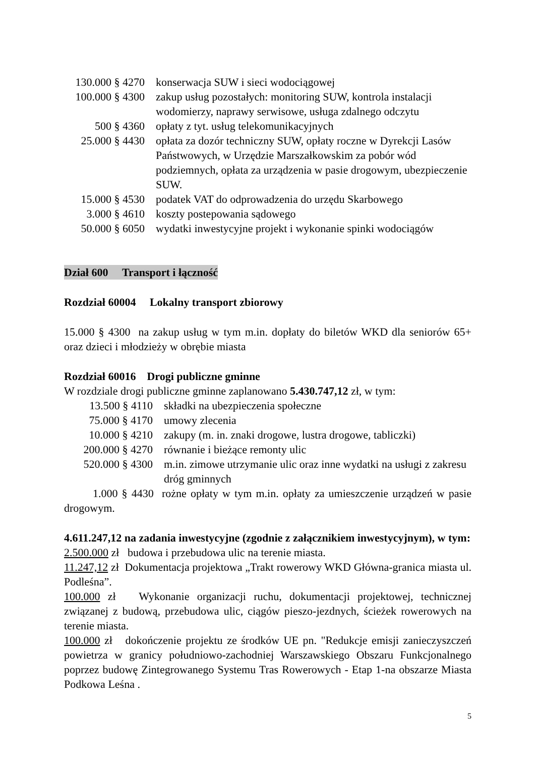130.000 § 4270
konserwacja SUW i sieci wodociągowej
100.000 § 4300
zakup usług pozostałych: monitoring SUW, kontrola instalacji wodomierzy, naprawy serwisowe, usługa zdalnego odczytu
500 § 4360 opłaty z tyt. usług telekomunikacyjnych
25.000 § 4430
opłata za dozór techniczny SUW, opłaty roczne w Dyrekcji Lasów Państwowych, w Urzędzie Marszałkowskim za pobór wód podziemnych, opłata za urządzenia w pasie drogowym, ubezpieczenie SUW.
15.000 § 4530
podatek VAT do odprowadzenia do urzędu Skarbowego
3.000 § 4610 koszty postepowania sądowego
50.000 § 6050
wydatki inwestycyjne projekt i wykonanie spinki wodociągów
Dział 600 Transport i łączność
Rozdział 60004 Lokalny transport zbiorowy
15.000 § 4300 na zakup usług w tym m.in. dopłaty do biletów WKD dla seniorów 65+ oraz dzieci i młodzieży w obrębie miasta
Rozdział 60016 Drogi publiczne gminne
W rozdziale drogi publiczne gminne zaplanowano 5.430.747,12 zł, w tym:
13.500 § 4110 składki na ubezpieczenia społeczne
75.000 § 4170 umowy zlecenia
10.000 § 4210 zakupy (m. in. znaki drogowe, lustra drogowe, tabliczki)
200.000 § 4270
równanie i bieżące remonty ulic
520.000 § 4300
m.in. zimowe utrzymanie ulic oraz inne wydatki na usługi z zakresu dróg gminnych
1.000 § 4430 rożne opłaty w tym m.in. opłaty za umieszczenie urządzeń w pasie drogowym.
4.611.247,12 na zadania inwestycyjne (zgodnie z załącznikiem inwestycyjnym), w tym:
2.500.000 zł budowa i przebudowa ulic na terenie miasta.
11.247,12 zł Dokumentacja projektowa „Trakt rowerowy WKD Główna-granica miasta ul. Podleśna”.
100.000 zł Wykonanie organizacji ruchu, dokumentacji projektowej, technicznej związanej z budową, przebudowa ulic, ciągów pieszo-jezdnych, ścieżek rowerowych na terenie miasta.
100.000 zł dokończenie projektu ze środków UE pn. "Redukcje emisji zanieczyszczeń powietrza w granicy południowo-zachodniej Warszawskiego Obszaru Funkcjonalnego poprzez budowę Zintegrowanego Systemu Tras Rowerowych - Etap 1-na obszarze Miasta Podkowa Leśna .
5